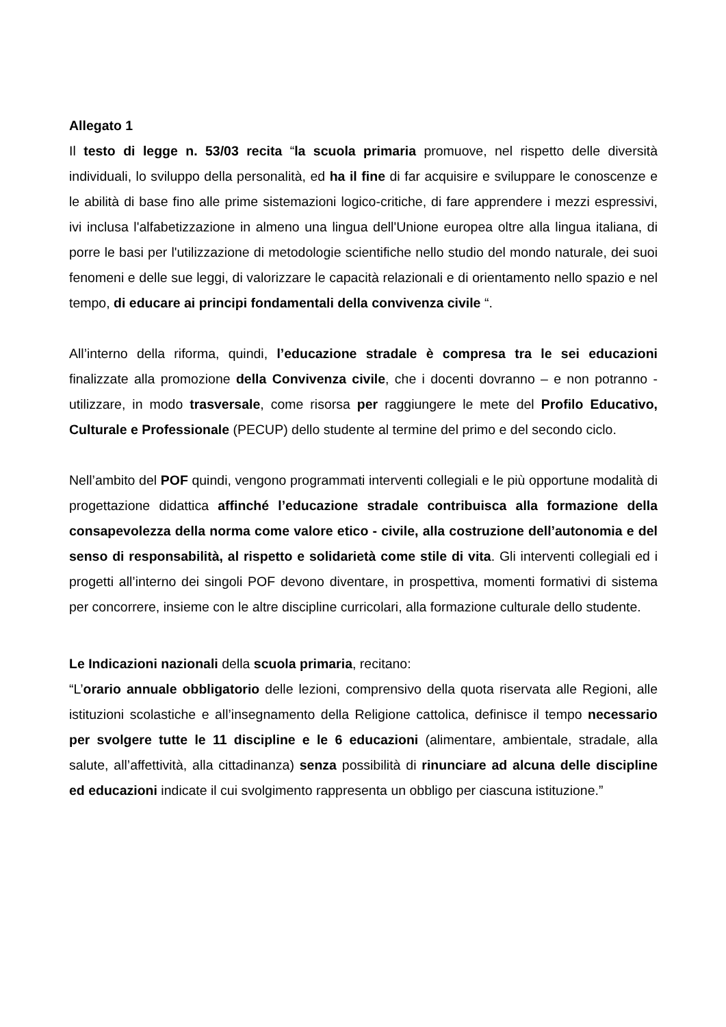Allegato 1
Il testo di legge n. 53/03 recita “la scuola primaria promuove, nel rispetto delle diversità individuali, lo sviluppo della personalità, ed ha il fine di far acquisire e sviluppare le conoscenze e le abilità di base fino alle prime sistemazioni logico-critiche, di fare apprendere i mezzi espressivi, ivi inclusa l'alfabetizzazione in almeno una lingua dell'Unione europea oltre alla lingua italiana, di porre le basi per l'utilizzazione di metodologie scientifiche nello studio del mondo naturale, dei suoi fenomeni e delle sue leggi, di valorizzare le capacità relazionali e di orientamento nello spazio e nel tempo, di educare ai principi fondamentali della convivenza civile “.
All’interno della riforma, quindi, l’educazione stradale è compresa tra le sei educazioni finalizzate alla promozione della Convivenza civile, che i docenti dovranno – e non potranno - utilizzare, in modo trasversale, come risorsa per raggiungere le mete del Profilo Educativo, Culturale e Professionale (PECUP) dello studente al termine del primo e del secondo ciclo.
Nell’ambito del POF quindi, vengono programmati interventi collegiali e le più opportune modalità di progettazione didattica affinché l’educazione stradale contribuisca alla formazione della consapevolezza della norma come valore etico - civile, alla costruzione dell’autonomia e del senso di responsabilità, al rispetto e solidarietà come stile di vita. Gli interventi collegiali ed i progetti all’interno dei singoli POF devono diventare, in prospettiva, momenti formativi di sistema per concorrere, insieme con le altre discipline curricolari, alla formazione culturale dello studente.
Le Indicazioni nazionali della scuola primaria, recitano:
“L’orario annuale obbligatorio delle lezioni, comprensivo della quota riservata alle Regioni, alle istituzioni scolastiche e all’insegnamento della Religione cattolica, definisce il tempo necessario per svolgere tutte le 11 discipline e le 6 educazioni (alimentare, ambientale, stradale, alla salute, all’affettività, alla cittadinanza) senza possibilità di rinunciare ad alcuna delle discipline ed educazioni indicate il cui svolgimento rappresenta un obbligo per ciascuna istituzione.”